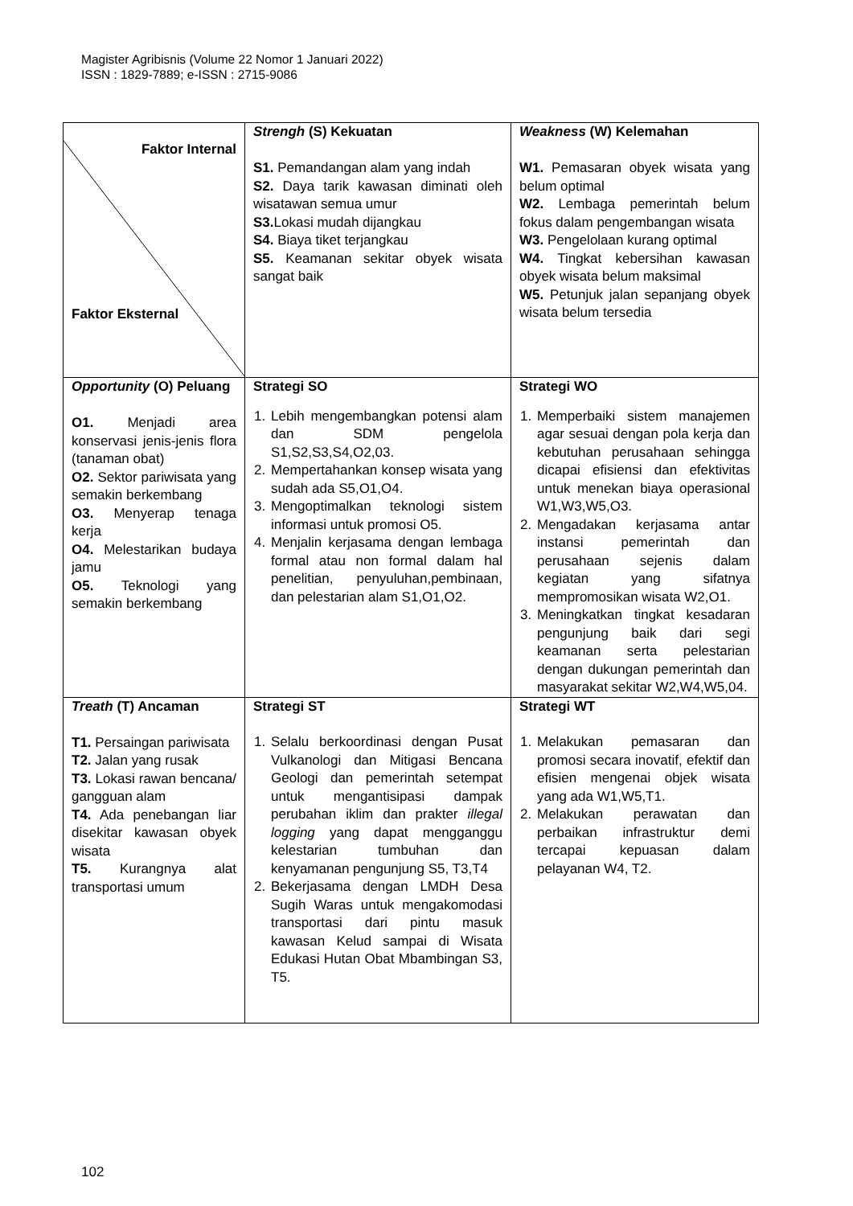Magister Agribisnis (Volume 22 Nomor 1 Januari 2022)
ISSN : 1829-7889; e-ISSN : 2715-9086
| Faktor Internal Faktor Eksternal | Strengh (S) Kekuatan S1. Pemandangan alam yang indah S2. Daya tarik kawasan diminati oleh wisatawan semua umur S3. Lokasi mudah dijangkau S4. Biaya tiket terjangkau S5. Keamanan sekitar obyek wisata sangat baik | Weakness (W) Kelemahan W1. Pemasaran obyek wisata yang belum optimal W2. Lembaga pemerintah belum fokus dalam pengembangan wisata W3. Pengelolaan kurang optimal W4. Tingkat kebersihan kawasan obyek wisata belum maksimal W5. Petunjuk jalan sepanjang obyek wisata belum tersedia |
| Opportunity (O) Peluang O1. Menjadi area konservasi jenis-jenis flora (tanaman obat) O2. Sektor pariwisata yang semakin berkembang O3. Menyerap tenaga kerja O4. Melestarikan budaya jamu O5. Teknologi yang semakin berkembang | Strategi SO 1. Lebih mengembangkan potensi alam dan SDM pengelola S1,S2,S3,S4,O2,03. 2. Mempertahankan konsep wisata yang sudah ada S5,O1,O4. 3. Mengoptimalkan teknologi sistem informasi untuk promosi O5. 4. Menjalin kerjasama dengan lembaga formal atau non formal dalam hal penelitian, penyuluhan,pembinaan, dan pelestarian alam S1,O1,O2. | Strategi WO 1. Memperbaiki sistem manajemen agar sesuai dengan pola kerja dan kebutuhan perusahaan sehingga dicapai efisiensi dan efektivitas untuk menekan biaya operasional W1,W3,W5,O3. 2. Mengadakan kerjasama antar instansi pemerintah dan perusahaan sejenis dalam kegiatan yang sifatnya mempromosikan wisata W2,O1. 3. Meningkatkan tingkat kesadaran pengunjung baik dari segi keamanan serta pelestarian dengan dukungan pemerintah dan masyarakat sekitar W2,W4,W5,04. |
| Treath (T) Ancaman T1. Persaingan pariwisata T2. Jalan yang rusak T3. Lokasi rawan bencana/ gangguan alam T4. Ada penebangan liar disekitar kawasan obyek wisata T5. Kurangnya alat transportasi umum | Strategi ST 1. Selalu berkoordinasi dengan Pusat Vulkanologi dan Mitigasi Bencana Geologi dan pemerintah setempat untuk mengantisipasi dampak perubahan iklim dan prakter illegal logging yang dapat mengganggu kelestarian tumbuhan dan kenyamanan pengunjung S5, T3,T4 2. Bekerjasama dengan LMDH Desa Sugih Waras untuk mengakomodasi transportasi dari pintu masuk kawasan Kelud sampai di Wisata Edukasi Hutan Obat Mbambingan S3, T5. | Strategi WT 1. Melakukan pemasaran dan promosi secara inovatif, efektif dan efisien mengenai objek wisata yang ada W1,W5,T1. 2. Melakukan perawatan dan perbaikan infrastruktur demi tercapai kepuasan dalam pelayanan W4, T2. |
102